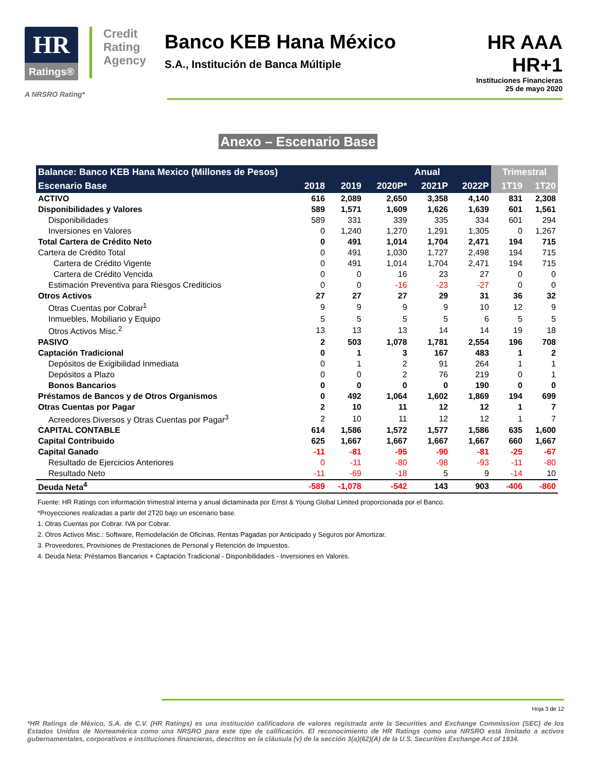HR
Ratings®
Credit
Rating
Agency
Banco KEB Hana México
S.A., Institución de Banca Múltiple
HR AAA
HR+1
Instituciones Financieras
25 de mayo 2020
A NRSRO Rating*
Anexo – Escenario Base
| Balance: Banco KEB Hana Mexico (Millones de Pesos) | | | Anual | | | Trimestral | |
| --- | --- | --- | --- | --- | --- | --- | --- |
| Escenario Base | 2018 | 2019 | 2020P* | 2021P | 2022P | 1T19 | 1T20 |
| ACTIVO | 616 | 2,089 | 2,650 | 3,358 | 4,140 | 831 | 2,308 |
| Disponibilidades y Valores | 589 | 1,571 | 1,609 | 1,626 | 1,639 | 601 | 1,561 |
| Disponibilidades | 589 | 331 | 339 | 335 | 334 | 601 | 294 |
| Inversiones en Valores | 0 | 1,240 | 1,270 | 1,291 | 1,305 | 0 | 1,267 |
| Total Cartera de Crédito Neto | 0 | 491 | 1,014 | 1,704 | 2,471 | 194 | 715 |
| Cartera de Crédito Total | 0 | 491 | 1,030 | 1,727 | 2,498 | 194 | 715 |
| Cartera de Crédito Vigente | 0 | 491 | 1,014 | 1,704 | 2,471 | 194 | 715 |
| Cartera de Crédito Vencida | 0 | 0 | 16 | 23 | 27 | 0 | 0 |
| Estimación Preventiva para Riesgos Crediticios | 0 | 0 | -16 | -23 | -27 | 0 | 0 |
| Otros Activos | 27 | 27 | 27 | 29 | 31 | 36 | 32 |
| Otras Cuentas por Cobrar<sup>1</sup> | 9 | 9 | 9 | 9 | 10 | 12 | 9 |
| Inmuebles, Mobiliario y Equipo | 5 | 5 | 5 | 5 | 6 | 5 | 5 |
| Otros Activos Misc.<sup>2</sup> | 13 | 13 | 13 | 14 | 14 | 19 | 18 |
| PASIVO | 2 | 503 | 1,078 | 1,781 | 2,554 | 196 | 708 |
| Captación Tradicional | 0 | 1 | 3 | 167 | 483 | 1 | 2 |
| Depósitos de Exigibilidad Inmediata | 0 | 1 | 2 | 91 | 264 | 1 | 1 |
| Depósitos a Plazo | 0 | 0 | 2 | 76 | 219 | 0 | 1 |
| Bonos Bancarios | 0 | 0 | 0 | 0 | 190 | 0 | 0 |
| Préstamos de Bancos y de Otros Organismos | 0 | 492 | 1,064 | 1,602 | 1,869 | 194 | 699 |
| Otras Cuentas por Pagar | 2 | 10 | 11 | 12 | 12 | 1 | 7 |
| Acreedores Diversos y Otras Cuentas por Pagar<sup>3</sup> | 2 | 10 | 11 | 12 | 12 | 1 | 7 |
| CAPITAL CONTABLE | 614 | 1,586 | 1,572 | 1,577 | 1,586 | 635 | 1,600 |
| Capital Contribuido | 625 | 1,667 | 1,667 | 1,667 | 1,667 | 660 | 1,667 |
| Capital Ganado | -11 | -81 | -95 | -90 | -81 | -25 | -67 |
| Resultado de Ejercicios Anteriores | 0 | -11 | -80 | -98 | -93 | -11 | -80 |
| Resultado Neto | -11 | -69 | -18 | 5 | 9 | -14 | 10 |
| Deuda Neta<sup>4</sup> | -589 | -1,078 | -542 | 143 | 903 | -406 | -860 |
Fuente: HR Ratings con información trimestral interna y anual dictaminada por Ernst & Young Global Limited proporcionada por el Banco.
*Proyecciones realizadas a partir del 2T20 bajo un escenario base.
1. Otras Cuentas por Cobrar. IVA por Cobrar.
2. Otros Activos Misc.: Software, Remodelación de Oficinas, Rentas Pagadas por Anticipado y Seguros por Amortizar.
3. Proveedores, Provisiones de Prestaciones de Personal y Retención de Impuestos.
4. Deuda Neta: Préstamos Bancarios + Captación Tradicional - Disponibilidades - Inversiones en Valores.
Hoja 3 de 12
*HR Ratings de México, S.A. de C.V. (HR Ratings) es una institución calificadora de valores registrada ante la Securities and Exchange Commission (SEC) de los Estados Unidos de Norteamérica como una NRSRO para este tipo de calificación. El reconocimiento de HR Ratings como una NRSRO está limitado a activos gubernamentales, corporativos e instituciones financieras, descritos en la cláusula (v) de la sección 3(a)(62)(A) de la U.S. Securities Exchange Act of 1934.